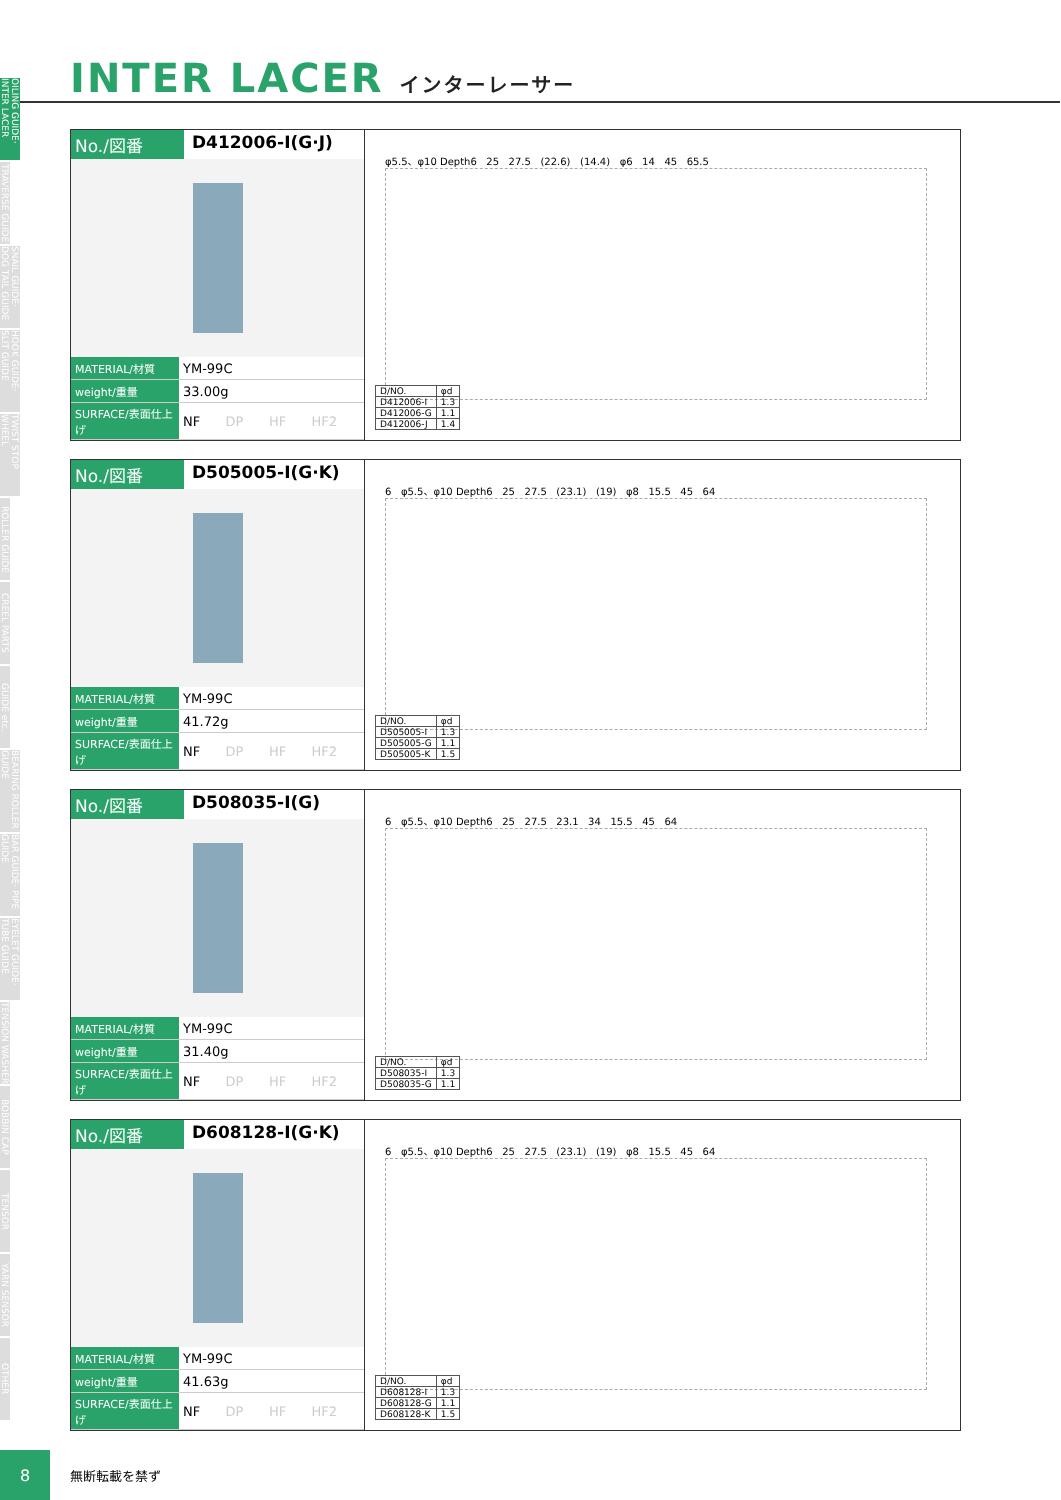OILING GUIDE· INTER LACER
TRAVERSE GUIDE
SNAIL GUIDE· DOG TAIL GUIDE
HOOK GUIDE· SLIT GUIDE
TWIST STOP WHEEL
ROLLER GUIDE
CREEL PARTS
GUIDE etc.
BEARING ROLLER GUIDE
BAR GUIDE· PIPE GUIDE
EYELET GUIDE· TUBE GUIDE
TENSION WASHER
BOBBIN CAP
TENSOR
YARN SENSOR
OTHER
INTER LACER インターレーサー
No./図番 D412006-I(G·J)
| MATERIAL/材質 | YM-99C | | | |
| weight/重量 | 33.00g | | | |
| SURFACE/表面仕上げ | NF | DP | HF | HF2 |
φ5.5、φ10 Depth6 25 27.5 (22.6) (14.4) φ6 14 45 65.5
| D/NO. | φd |
| D412006-I | 1.3 |
| D412006-G | 1.1 |
| D412006-J | 1.4 |
No./図番 D505005-I(G·K)
| MATERIAL/材質 | YM-99C | | | |
| weight/重量 | 41.72g | | | |
| SURFACE/表面仕上げ | NF | DP | HF | HF2 |
6 φ5.5、φ10 Depth6 25 27.5 (23.1) (19) φ8 15.5 45 64
| D/NO. | φd |
| D505005-I | 1.3 |
| D505005-G | 1.1 |
| D505005-K | 1.5 |
No./図番 D508035-I(G)
| MATERIAL/材質 | YM-99C | | | |
| weight/重量 | 31.40g | | | |
| SURFACE/表面仕上げ | NF | DP | HF | HF2 |
6 φ5.5、φ10 Depth6 25 27.5 23.1 34 15.5 45 64
| D/NO. | φd |
| D508035-I | 1.3 |
| D508035-G | 1.1 |
No./図番 D608128-I(G·K)
| MATERIAL/材質 | YM-99C | | | |
| weight/重量 | 41.63g | | | |
| SURFACE/表面仕上げ | NF | DP | HF | HF2 |
6 φ5.5、φ10 Depth6 25 27.5 (23.1) (19) φ8 15.5 45 64
| D/NO. | φd |
| D608128-I | 1.3 |
| D608128-G | 1.1 |
| D608128-K | 1.5 |
8
無断転載を禁ず